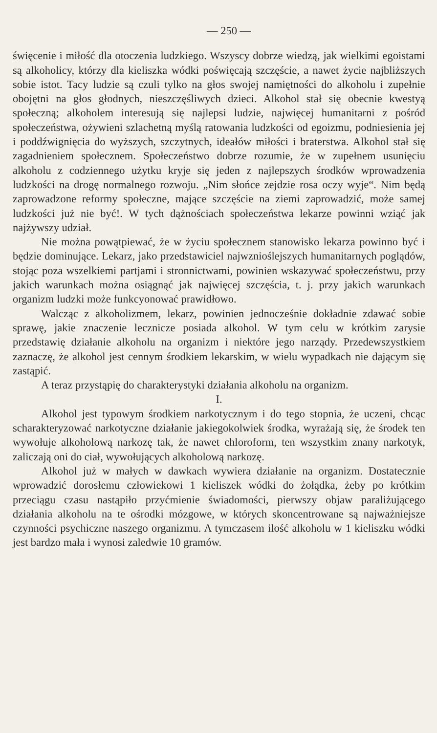— 250 —
święcenie i miłość dla otoczenia ludzkiego. Wszyscy dobrze wiedzą, jak wielkimi egoistami są alkoholicy, którzy dla kieliszka wódki poświęcają szczęście, a nawet życie najbliższych sobie istot. Tacy ludzie są czuli tylko na głos swojej namiętności do alkoholu i zupełnie obojętni na głos głodnych, nieszczęśliwych dzieci. Alkohol stał się obecnie kwestyą społeczną; alkoholem interesują się najlepsi ludzie, najwięcej humanitarni z pośród społeczeństwa, ożywieni szlachetną myślą ratowania ludzkości od egoizmu, podniesienia jej i poddźwignięcia do wyższych, szczytnych, ideałów miłości i braterstwa. Alkohol stał się zagadnieniem społecznem. Społeczeństwo dobrze rozumie, że w zupełnem usunięciu alkoholu z codziennego użytku kryje się jeden z najlepszych środków wprowadzenia ludzkości na drogę normalnego rozwoju. „Nim słońce zejdzie rosa oczy wyje“. Nim będą zaprowadzone reformy społeczne, mające szczęście na ziemi zaprowadzić, może samej ludzkości już nie być!. W tych dążnościach społeczeństwa lekarze powinni wziąć jak najżywszy udział.
Nie można powątpiewać, że w życiu społecznem stanowisko lekarza powinno być i będzie dominujące. Lekarz, jako przedstawiciel najwznioślejszych humanitarnych poglądów, stojąc poza wszelkiemi partjami i stronnictwami, powinien wskazywać społeczeństwu, przy jakich warunkach można osiągnąć jak najwięcej szczęścia, t. j. przy jakich warunkach organizm ludzki może funkcyonować prawidłowo.
Walcząc z alkoholizmem, lekarz, powinien jednocześnie dokładnie zdawać sobie sprawę, jakie znaczenie lecznicze posiada alkohol. W tym celu w krótkim zarysie przedstawię działanie alkoholu na organizm i niektóre jego narządy. Przedewszystkiem zaznaczę, że alkohol jest cennym środkiem lekarskim, w wielu wypadkach nie dającym się zastąpić.
A teraz przystąpię do charakterystyki działania alkoholu na organizm.
I.
Alkohol jest typowym środkiem narkotycznym i do tego stopnia, że uczeni, chcąc scharakteryzować narkotyczne działanie jakiegokolwiek środka, wyrażają się, że środek ten wywołuje alkoholową narkozę tak, że nawet chloroform, ten wszystkim znany narkotyk, zaliczają oni do ciał, wywołujących alkoholową narkozę.
Alkohol już w małych w dawkach wywiera działanie na organizm. Dostatecznie wprowadzić dorosłemu człowiekowi 1 kieliszek wódki do żołądka, żeby po krótkim przeciągu czasu nastąpiło przyćmienie świadomości, pierwszy objaw paraliżującego działania alkoholu na te ośrodki mózgowe, w których skoncentrowane są najważniejsze czynności psychiczne naszego organizmu. A tymczasem ilość alkoholu w 1 kieliszku wódki jest bardzo mała i wynosi zaledwie 10 gramów.